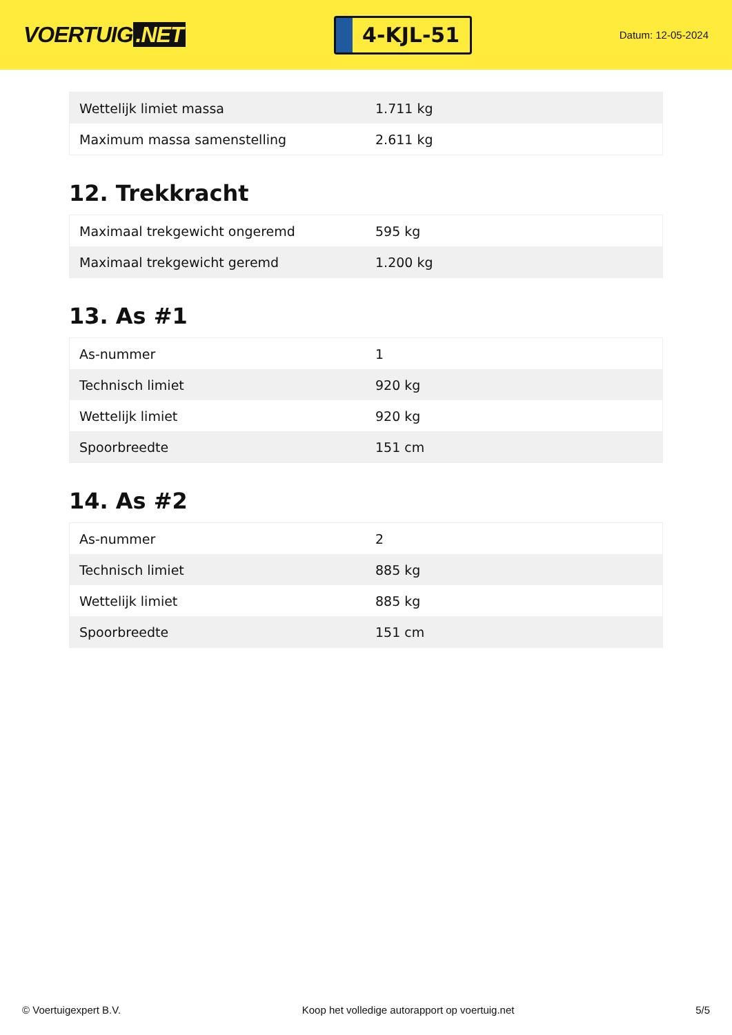VOERTUIG.NET
4-KJL-51
Datum: 12-05-2024
| Wettelijk limiet massa | 1.711 kg |
| Maximum massa samenstelling | 2.611 kg |
12. Trekkracht
| Maximaal trekgewicht ongeremd | 595 kg |
| Maximaal trekgewicht geremd | 1.200 kg |
13. As #1
| As-nummer | 1 |
| Technisch limiet | 920 kg |
| Wettelijk limiet | 920 kg |
| Spoorbreedte | 151 cm |
14. As #2
| As-nummer | 2 |
| Technisch limiet | 885 kg |
| Wettelijk limiet | 885 kg |
| Spoorbreedte | 151 cm |
© Voertuigexpert B.V. Koop het volledige autorapport op voertuig.net 5/5